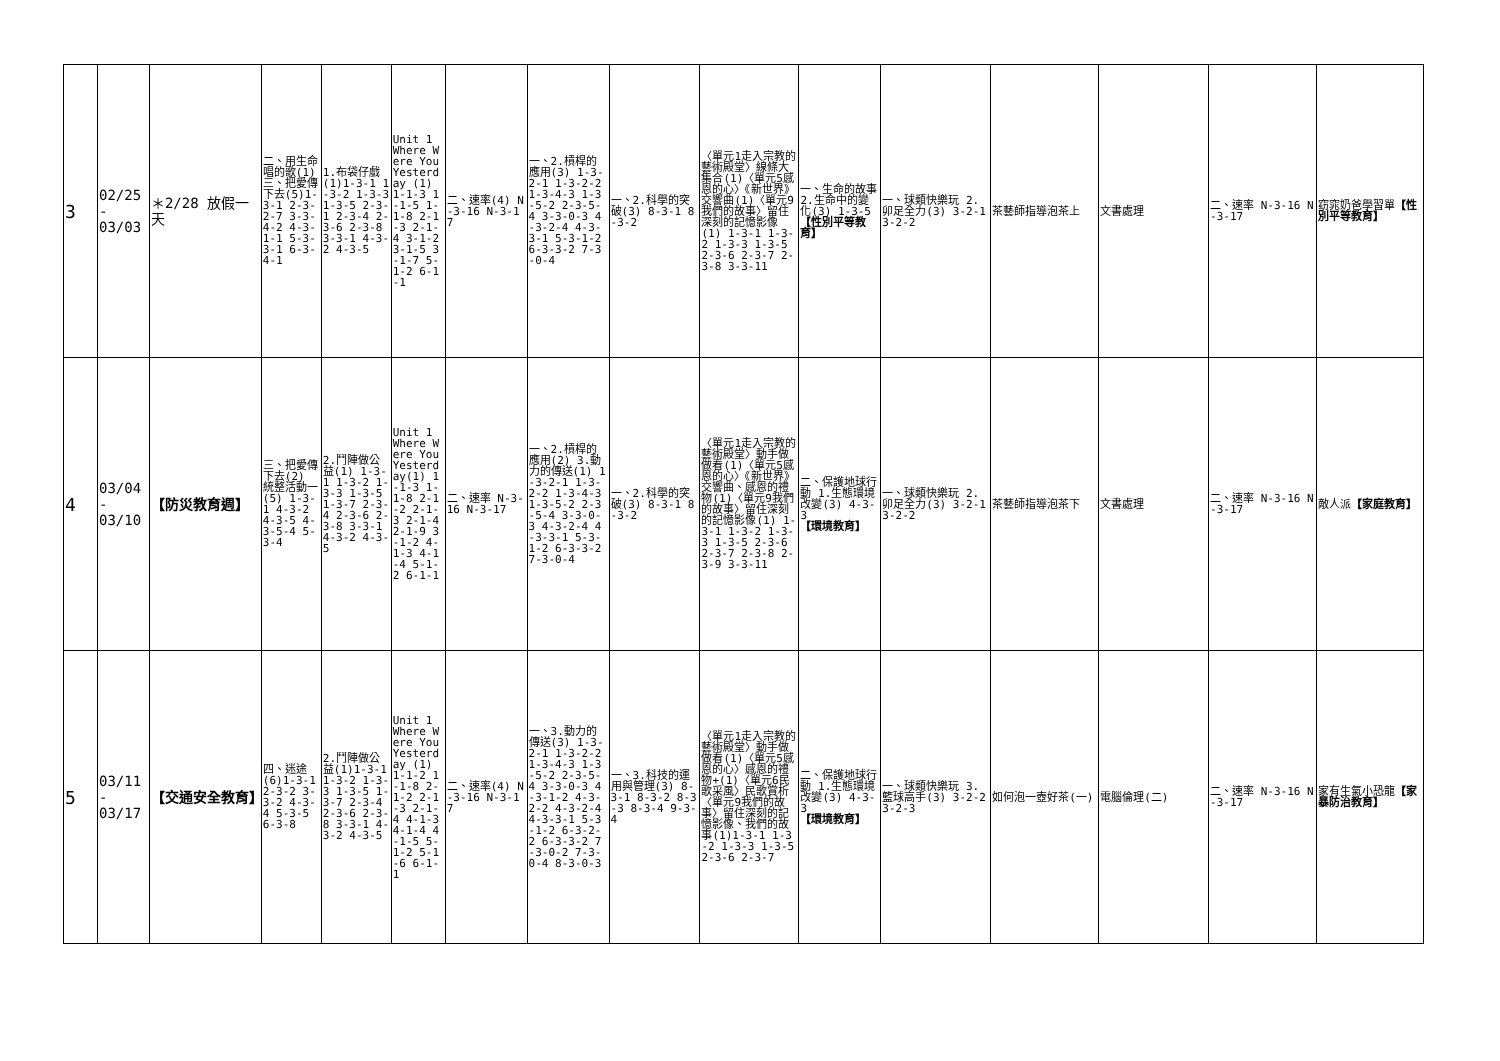| 3 | 02/25 - 03/03 | ＊2/28 放假一天 | 二、用生命唱的歌(1) 三、把愛傳下去(5)1-3-1 2-3-2-7 3-3-4-2 4-3-1-1 5-3-3-1 6-3-4-1 | 1.布袋仔戲(1)1-3-1 1-3-2 1-3-3 1-3-5 2-3-1 2-3-4 2-3-6 2-3-8 3-3-1 4-3-2 4-3-5 | Unit 1 Where Were You Yesterday (1) 1-1-3 1-1-5 1-1-8 2-1-3 2-1-4 3-1-2 3-1-5 3-1-7 5-1-2 6-1-1 | 二、速率(4) N-3-16 N-3-17 | 一、2.槓桿的應用(3) 1-3-2-1 1-3-2-2 1-3-4-3 1-3-5-2 2-3-5-4 3-3-0-3 4-3-2-4 4-3-3-1 5-3-1-2 6-3-3-2 7-3-0-4 | 一、2.科學的突破(3) 8-3-1 8-3-2 | 〈單元1走入宗教的藝術殿堂〉線條大集合(1)〈單元5感恩的心〉《新世界》交響曲(1)〈單元9我們的故事〉留住深刻的記憶影像(1) 1-3-1 1-3-2 1-3-3 1-3-5 2-3-6 2-3-7 2-3-8 3-3-11 | 一、生命的故事 2.生命中的變化(3) 1-3-5 【性別平等教育】 | 一、球類快樂玩 2.卯足全力(3) 3-2-1 3-2-2 | 茶藝師指導泡茶上 | 文書處理 | 二、速率 N-3-16 N-3-17 | 窈窕奶爸學習單 【性別平等教育】 |
| 4 | 03/04 - 03/10 | 【防災教育週】 | 三、把愛傳下去(2) 統整活動一(5) 1-3-1 4-3-2 4-3-5 4-3-5-4 5-3-4 | 2.鬥陣做公益(1) 1-3-1 1-3-2 1-3-3 1-3-5 1-3-7 2-3-4 2-3-6 2-3-8 3-3-1 4-3-2 4-3-5 | Unit 1 Where Were You Yesterday(1) 1-1-3 1-1-8 2-1-2 2-1-3 2-1-4 2-1-9 3-1-2 4-1-3 4-1-4 5-1-2 6-1-1 | 二、速率 N-3-16 N-3-17 | 一、2.槓桿的應用(2) 3.動力的傳送(1) 1-3-2-1 1-3-2-2 1-3-4-3 1-3-5-2 2-3-5-4 3-3-0-3 4-3-2-4 4-3-3-1 5-3-1-2 6-3-3-2 7-3-0-4 | 一、2.科學的突破(3) 8-3-1 8-3-2 | 〈單元1走入宗教的藝術殿堂〉動手做做看(1)〈單元5感恩的心〉《新世界》交響曲、感恩的禮物(1)〈單元9我們的故事〉留住深刻的記憶影像(1) 1-3-1 1-3-2 1-3-3 1-3-5 2-3-6 2-3-7 2-3-8 2-3-9 3-3-11 | 二、保護地球行動 1.生態環境改變(3) 4-3-3 【環境教育】 | 一、球類快樂玩 2.卯足全力(3) 3-2-1 3-2-2 | 茶藝師指導泡茶下 | 文書處理 | 二、速率 N-3-16 N-3-17 | 敵人派 【家庭教育】 |
| 5 | 03/11 - 03/17 | 【交通安全教育】 | 四、迷途(6)1-3-1 2-3-2 3-3-2 4-3-4 5-3-5 6-3-8 | 2.鬥陣做公益(1)1-3-1 1-3-2 1-3-3 1-3-5 1-3-7 2-3-4 2-3-6 2-3-8 3-3-1 4-3-2 4-3-5 | Unit 1 Where Were You Yesterday (1) 1-1-2 1-1-8 2-1-2 2-1-3 2-1-4 4-1-3 4-1-4 4-1-5 5-1-2 5-1-6 6-1-1 | 二、速率(4) N-3-16 N-3-17 | 一、3.動力的傳送(3) 1-3-2-1 1-3-2-2 1-3-4-3 1-3-5-2 2-3-5-4 3-3-0-3 4-3-1-2 4-3-2-2 4-3-2-4 4-3-3-1 5-3-1-2 6-3-2-2 6-3-3-2 7-3-0-2 7-3-0-4 8-3-0-3 | 一、3.科技的運用與管理(3) 8-3-1 8-3-2 8-3-3 8-3-4 9-3-4 | 〈單元1走入宗教的藝術殿堂〉動手做做看(1)〈單元5感恩的心〉感恩的禮物+(1)〈單元6民歌采風〉民歌賞析〈單元9我們的故事〉留住深刻的記憶影像、我們的故事(1)1-3-1 1-3-2 1-3-3 1-3-5 2-3-6 2-3-7 | 二、保護地球行動 1.生態環境改變(3) 4-3-3 【環境教育】 | 一、球類快樂玩 3.籃球高手(3) 3-2-2 3-2-3 | 如何泡一壺好茶(一) | 電腦倫理(二) | 二、速率 N-3-16 N-3-17 | 家有生氣小恐龍 【家暴防治教育】 |